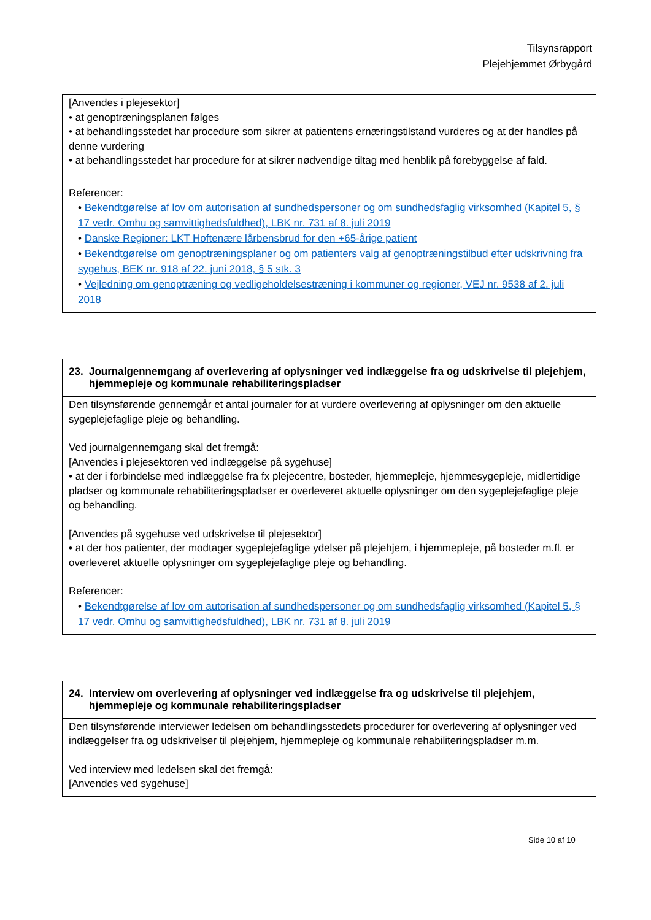Tilsynsrapport
Plejehjemmet Ørbygård
[Anvendes i plejesektor]
• at genoptræningsplanen følges
• at behandlingsstedet har procedure som sikrer at patientens ernæringstilstand vurderes og at der handles på denne vurdering
• at behandlingsstedet har procedure for at sikrer nødvendige tiltag med henblik på forebyggelse af fald.
Referencer:
• Bekendtgørelse af lov om autorisation af sundhedspersoner og om sundhedsfaglig virksomhed (Kapitel 5, § 17 vedr. Omhu og samvittighedsfuldhed), LBK nr. 731 af 8. juli 2019
• Danske Regioner: LKT Hoftenære lårbensbrud for den +65-årige patient
• Bekendtgørelse om genoptræningsplaner og om patienters valg af genoptræningstilbud efter udskrivning fra sygehus, BEK nr. 918 af 22. juni 2018, § 5 stk. 3
• Vejledning om genoptræning og vedligeholdelsestræning i kommuner og regioner, VEJ nr. 9538 af 2. juli 2018
23. Journalgennemgang af overlevering af oplysninger ved indlæggelse fra og udskrivelse til plejehjem, hjemmepleje og kommunale rehabiliteringspladser
Den tilsynsførende gennemgår et antal journaler for at vurdere overlevering af oplysninger om den aktuelle sygeplejefaglige pleje og behandling.
Ved journalgennemgang skal det fremgå:
[Anvendes i plejesektoren ved indlæggelse på sygehuse]
• at der i forbindelse med indlæggelse fra fx plejecentre, bosteder, hjemmepleje, hjemmesygepleje, midlertidige pladser og kommunale rehabiliteringspladser er overleveret aktuelle oplysninger om den sygeplejefaglige pleje og behandling.
[Anvendes på sygehuse ved udskrivelse til plejesektor]
• at der hos patienter, der modtager sygeplejefaglige ydelser på plejehjem, i hjemmepleje, på bosteder m.fl. er overleveret aktuelle oplysninger om sygeplejefaglige pleje og behandling.
Referencer:
• Bekendtgørelse af lov om autorisation af sundhedspersoner og om sundhedsfaglig virksomhed (Kapitel 5, § 17 vedr. Omhu og samvittighedsfuldhed), LBK nr. 731 af 8. juli 2019
24. Interview om overlevering af oplysninger ved indlæggelse fra og udskrivelse til plejehjem, hjemmepleje og kommunale rehabiliteringspladser
Den tilsynsførende interviewer ledelsen om behandlingsstedets procedurer for overlevering af oplysninger ved indlæggelser fra og udskrivelser til plejehjem, hjemmepleje og kommunale rehabiliteringspladser m.m.
Ved interview med ledelsen skal det fremgå:
[Anvendes ved sygehuse]
Side 10 af 10